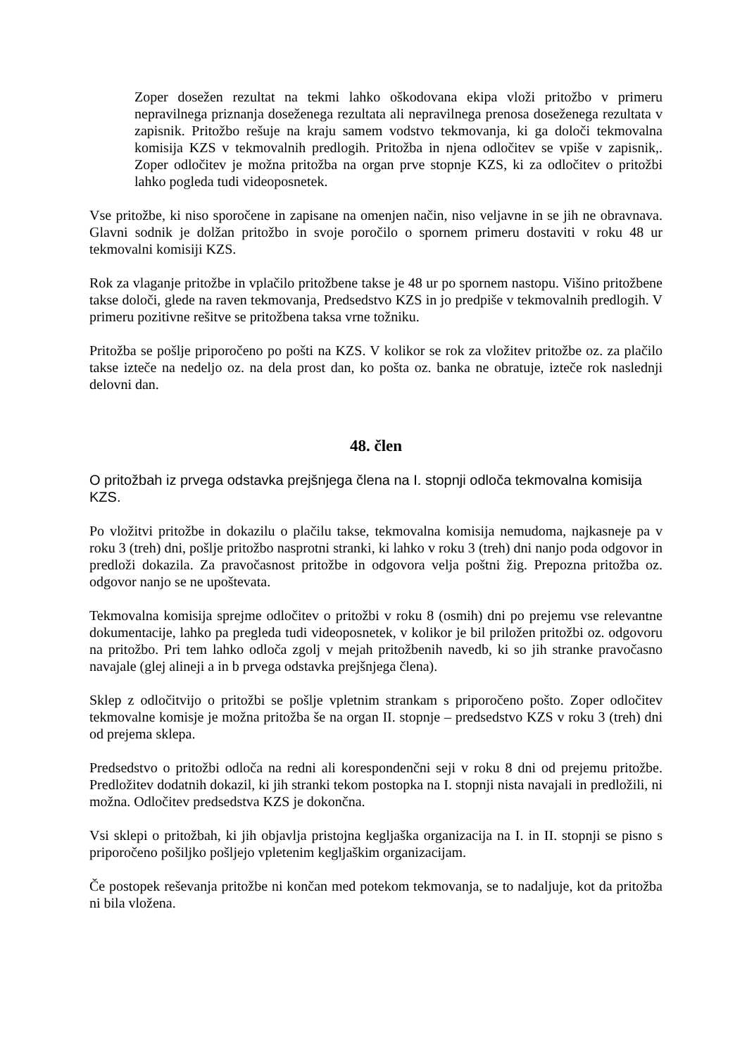Zoper dosežen rezultat na tekmi lahko oškodovana ekipa vloži pritožbo v primeru nepravilnega priznanja doseženega rezultata ali nepravilnega prenosa doseženega rezultata v zapisnik. Pritožbo rešuje na kraju samem vodstvo tekmovanja, ki ga določi tekmovalna komisija KZS v tekmovalnih predlogih. Pritožba in njena odločitev se vpiše v zapisnik,. Zoper odločitev je možna pritožba na organ prve stopnje KZS, ki za odločitev o pritožbi lahko pogleda tudi videoposnetek.
Vse pritožbe, ki niso sporočene in zapisane na omenjen način, niso veljavne in se jih ne obravnava. Glavni sodnik je dolžan pritožbo in svoje poročilo o spornem primeru dostaviti v roku 48 ur tekmovalni komisiji KZS.
Rok za vlaganje pritožbe in vplačilo pritožbene takse je 48 ur po spornem nastopu. Višino pritožbene takse določi, glede na raven tekmovanja, Predsedstvo KZS in jo predpiše v tekmovalnih predlogih. V primeru pozitivne rešitve se pritožbena taksa vrne tožniku.
Pritožba se pošlje priporočeno po pošti na KZS. V kolikor se rok za vložitev pritožbe oz. za plačilo takse izteče na nedeljo oz. na dela prost dan, ko pošta oz. banka ne obratuje, izteče rok naslednji delovni dan.
48. člen
O pritožbah iz prvega odstavka prejšnjega člena na I. stopnji odloča tekmovalna komisija KZS.
Po vložitvi pritožbe in dokazilu o plačilu takse, tekmovalna komisija nemudoma, najkasneje pa v roku 3 (treh) dni, pošlje pritožbo nasprotni stranki, ki lahko v roku 3 (treh) dni nanjo poda odgovor in predloži dokazila. Za pravočasnost pritožbe in odgovora velja poštni žig. Prepozna pritožba oz. odgovor nanjo se ne upoštevata.
Tekmovalna komisija sprejme odločitev o pritožbi v roku 8 (osmih) dni po prejemu vse relevantne dokumentacije, lahko pa pregleda tudi videoposnetek, v kolikor je bil priložen pritožbi oz. odgovoru na pritožbo. Pri tem lahko odloča zgolj v mejah pritožbenih navedb, ki so jih stranke pravočasno navajale (glej alineji a in b prvega odstavka prejšnjega člena).
Sklep z odločitvijo o pritožbi se pošlje vpletnim strankam s priporočeno pošto. Zoper odločitev tekmovalne komisje je možna pritožba še na organ II. stopnje – predsedstvo KZS v roku 3 (treh) dni od prejema sklepa.
Predsedstvo o pritožbi odloča na redni ali korespondenčni seji v roku 8 dni od prejemu pritožbe. Predložitev dodatnih dokazil, ki jih stranki tekom postopka na I. stopnji nista navajali in predložili, ni možna. Odločitev predsedstva KZS je dokončna.
Vsi sklepi o pritožbah, ki jih objavlja pristojna kegljaška organizacija na I. in II. stopnji se pisno s priporočeno pošiljko pošljejo vpletenim kegljaškim organizacijam.
Če postopek reševanja pritožbe ni končan med potekom tekmovanja, se to nadaljuje, kot da pritožba ni bila vložena.